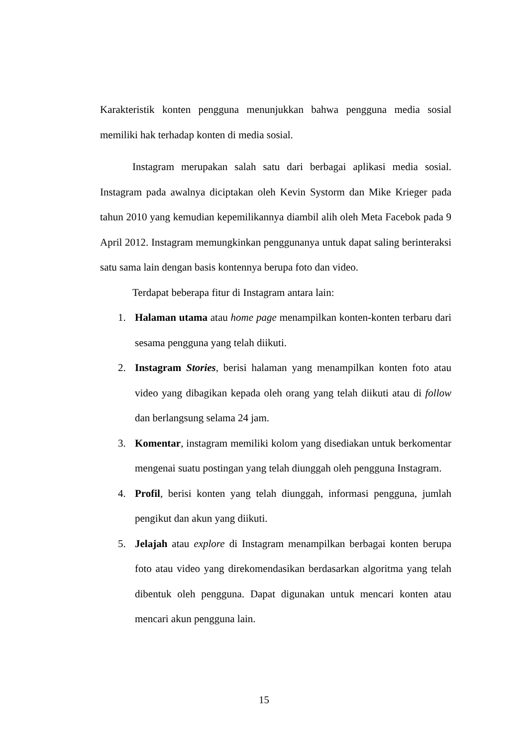Karakteristik konten pengguna menunjukkan bahwa pengguna media sosial memiliki hak terhadap konten di media sosial.
Instagram merupakan salah satu dari berbagai aplikasi media sosial. Instagram pada awalnya diciptakan oleh Kevin Systorm dan Mike Krieger pada tahun 2010 yang kemudian kepemilikannya diambil alih oleh Meta Facebok pada 9 April 2012. Instagram memungkinkan penggunanya untuk dapat saling berinteraksi satu sama lain dengan basis kontennya berupa foto dan video.
Terdapat beberapa fitur di Instagram antara lain:
1. Halaman utama atau home page menampilkan konten-konten terbaru dari sesama pengguna yang telah diikuti.
2. Instagram Stories, berisi halaman yang menampilkan konten foto atau video yang dibagikan kepada oleh orang yang telah diikuti atau di follow dan berlangsung selama 24 jam.
3. Komentar, instagram memiliki kolom yang disediakan untuk berkomentar mengenai suatu postingan yang telah diunggah oleh pengguna Instagram.
4. Profil, berisi konten yang telah diunggah, informasi pengguna, jumlah pengikut dan akun yang diikuti.
5. Jelajah atau explore di Instagram menampilkan berbagai konten berupa foto atau video yang direkomendasikan berdasarkan algoritma yang telah dibentuk oleh pengguna. Dapat digunakan untuk mencari konten atau mencari akun pengguna lain.
15